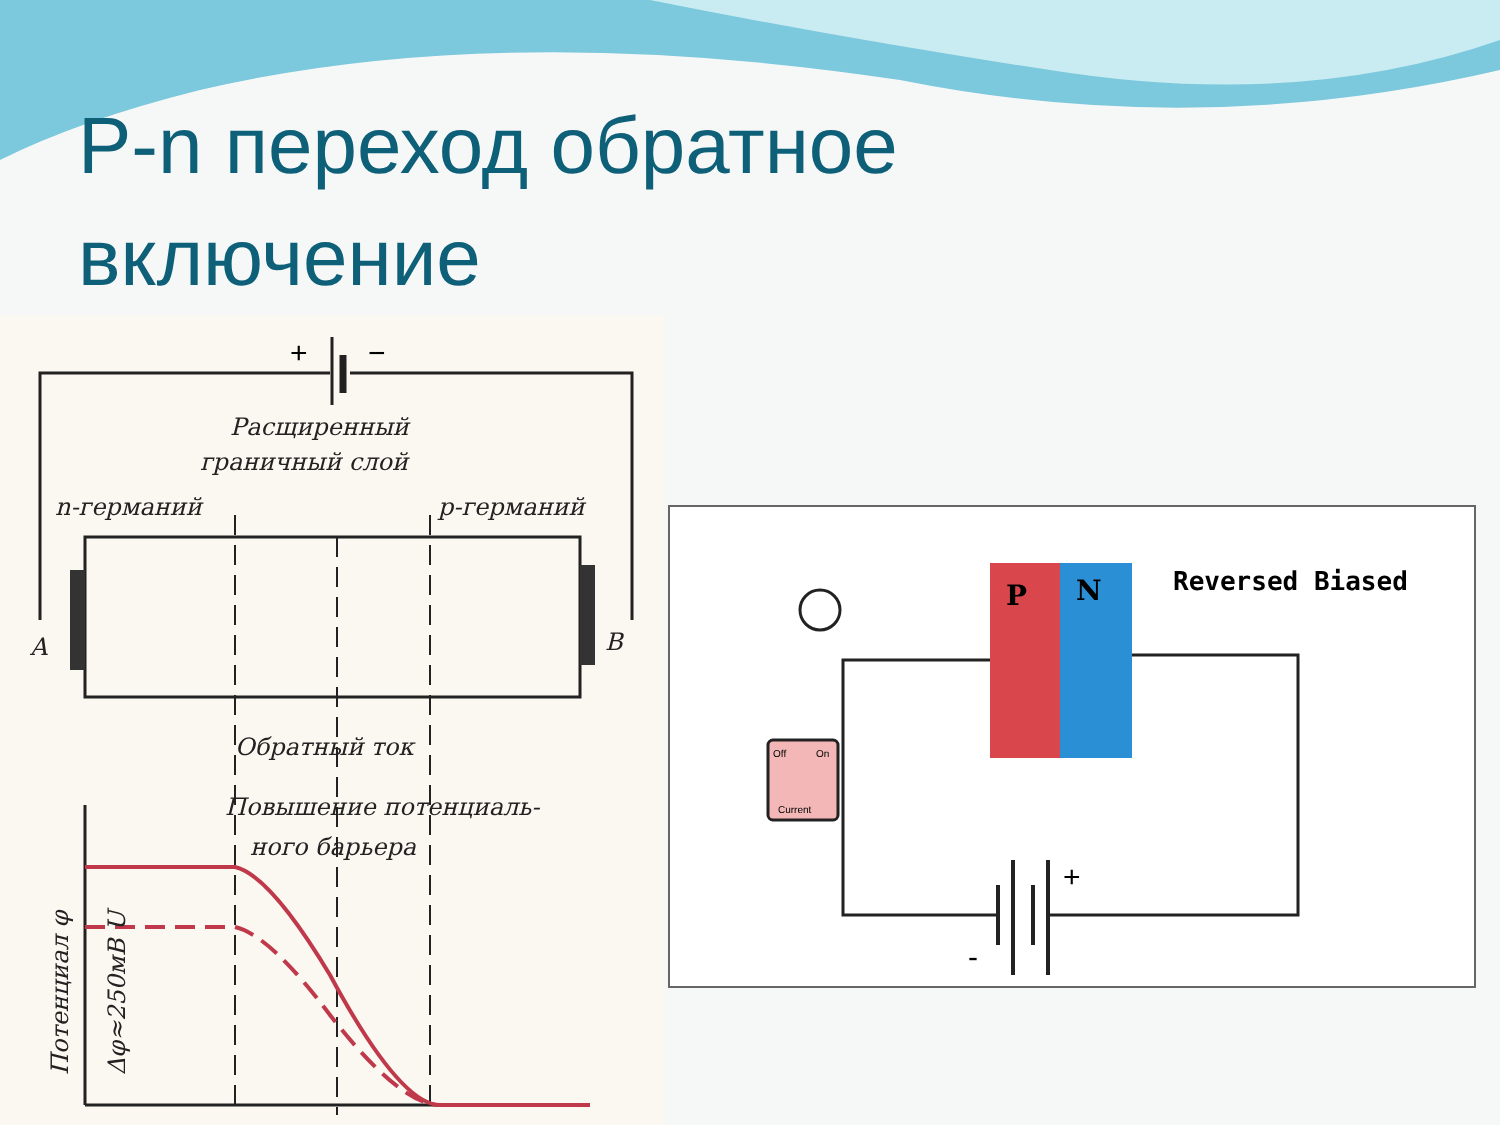P-n переход обратное включение
+
−
Расщиренный
граничный слой
n-германий
p-германий
A
B
Обратный ток
Повышение потенциаль-
ного барьера
Потенциал φ
Δφ≈250мВ U
P
N
Reversed Biased
Off
On
Current
+
-